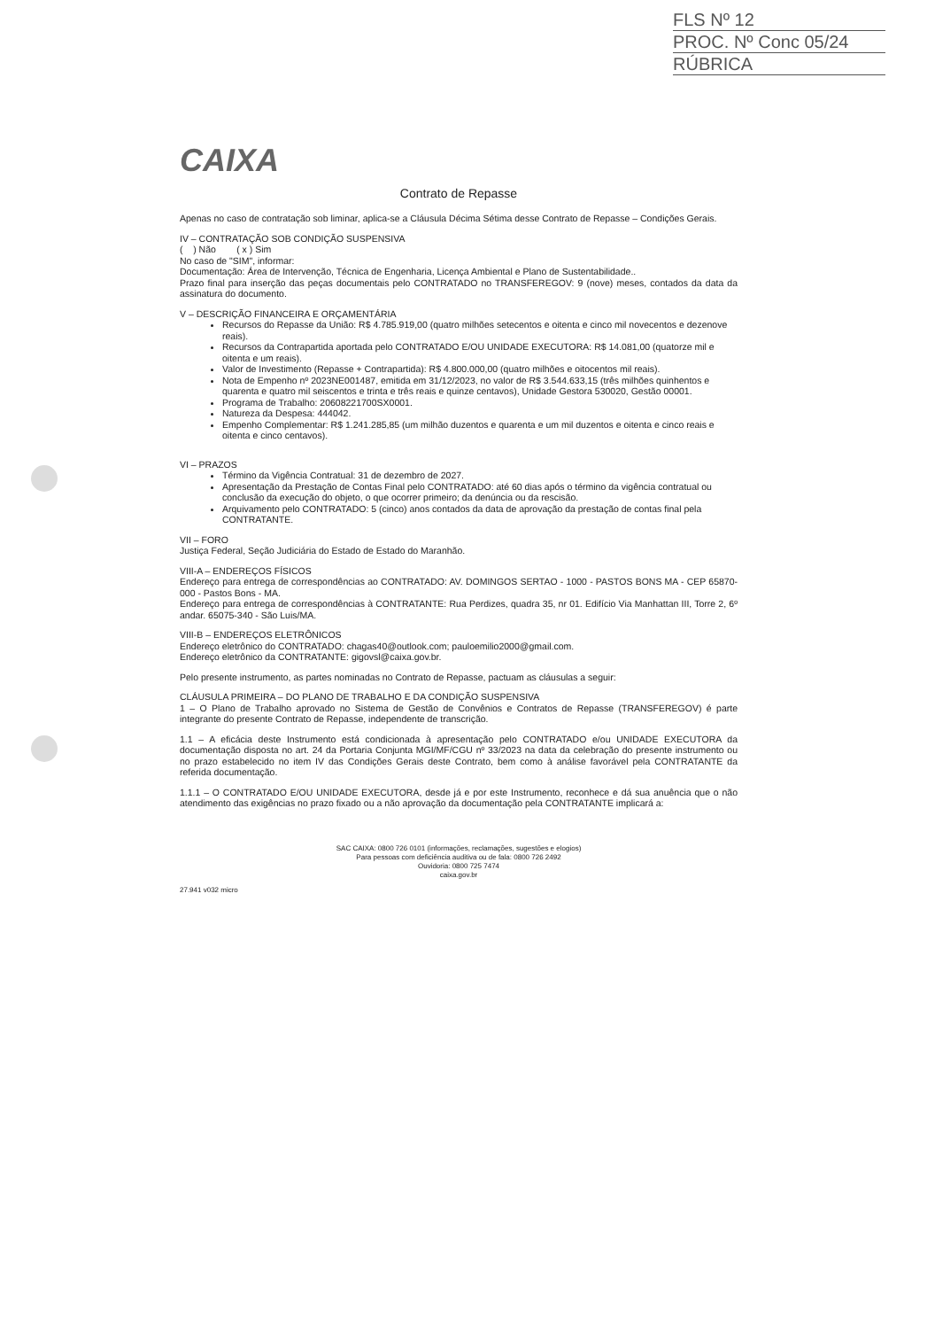FLS Nº 12
PROC. Nº Conc 05/24
RÚBRICA
CAIXA
Contrato de Repasse
Apenas no caso de contratação sob liminar, aplica-se a Cláusula Décima Sétima desse Contrato de Repasse – Condições Gerais.
IV – CONTRATAÇÃO SOB CONDIÇÃO SUSPENSIVA
( ) Não ( x ) Sim
No caso de "SIM", informar:
Documentação: Área de Intervenção, Técnica de Engenharia, Licença Ambiental e Plano de Sustentabilidade..
Prazo final para inserção das peças documentais pelo CONTRATADO no TRANSFEREGOV: 9 (nove) meses, contados da data da assinatura do documento.
V – DESCRIÇÃO FINANCEIRA E ORÇAMENTÁRIA
Recursos do Repasse da União: R$ 4.785.919,00 (quatro milhões setecentos e oitenta e cinco mil novecentos e dezenove reais).
Recursos da Contrapartida aportada pelo CONTRATADO E/OU UNIDADE EXECUTORA: R$ 14.081,00 (quatorze mil e oitenta e um reais).
Valor de Investimento (Repasse + Contrapartida): R$ 4.800.000,00 (quatro milhões e oitocentos mil reais).
Nota de Empenho nº 2023NE001487, emitida em 31/12/2023, no valor de R$ 3.544.633,15 (três milhões quinhentos e quarenta e quatro mil seiscentos e trinta e três reais e quinze centavos), Unidade Gestora 530020, Gestão 00001.
Programa de Trabalho: 20608221700SX0001.
Natureza da Despesa: 444042.
Empenho Complementar: R$ 1.241.285,85 (um milhão duzentos e quarenta e um mil duzentos e oitenta e cinco reais e oitenta e cinco centavos).
VI – PRAZOS
Término da Vigência Contratual: 31 de dezembro de 2027.
Apresentação da Prestação de Contas Final pelo CONTRATADO: até 60 dias após o término da vigência contratual ou conclusão da execução do objeto, o que ocorrer primeiro; da denúncia ou da rescisão.
Arquivamento pelo CONTRATADO: 5 (cinco) anos contados da data de aprovação da prestação de contas final pela CONTRATANTE.
VII – FORO
Justiça Federal, Seção Judiciária do Estado de Estado do Maranhão.
VIII-A – ENDEREÇOS FÍSICOS
Endereço para entrega de correspondências ao CONTRATADO: AV. DOMINGOS SERTAO - 1000 - PASTOS BONS MA - CEP 65870-000 - Pastos Bons - MA.
Endereço para entrega de correspondências à CONTRATANTE: Rua Perdizes, quadra 35, nr 01. Edifício Via Manhattan III, Torre 2, 6º andar. 65075-340 - São Luis/MA.
VIII-B – ENDEREÇOS ELETRÔNICOS
Endereço eletrônico do CONTRATADO: chagas40@outlook.com; pauloemilio2000@gmail.com.
Endereço eletrônico da CONTRATANTE: gigovsl@caixa.gov.br.
Pelo presente instrumento, as partes nominadas no Contrato de Repasse, pactuam as cláusulas a seguir:
CLÁUSULA PRIMEIRA – DO PLANO DE TRABALHO E DA CONDIÇÃO SUSPENSIVA
1 – O Plano de Trabalho aprovado no Sistema de Gestão de Convênios e Contratos de Repasse (TRANSFEREGOV) é parte integrante do presente Contrato de Repasse, independente de transcrição.
1.1 – A eficácia deste Instrumento está condicionada à apresentação pelo CONTRATADO e/ou UNIDADE EXECUTORA da documentação disposta no art. 24 da Portaria Conjunta MGI/MF/CGU nº 33/2023 na data da celebração do presente instrumento ou no prazo estabelecido no item IV das Condições Gerais deste Contrato, bem como à análise favorável pela CONTRATANTE da referida documentação.
1.1.1 – O CONTRATADO E/OU UNIDADE EXECUTORA, desde já e por este Instrumento, reconhece e dá sua anuência que o não atendimento das exigências no prazo fixado ou a não aprovação da documentação pela CONTRATANTE implicará a:
SAC CAIXA: 0800 726 0101 (informações, reclamações, sugestões e elogios)
Para pessoas com deficiência auditiva ou de fala: 0800 726 2492
Ouvidoria: 0800 725 7474
caixa.gov.br
27.941 v032 micro